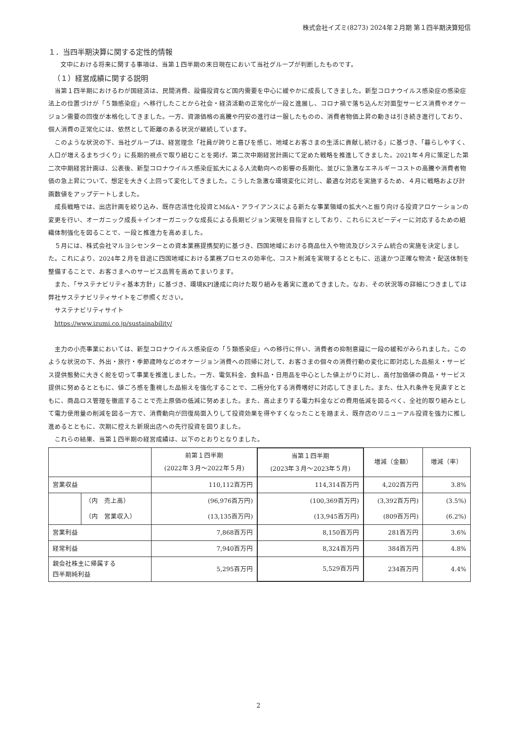株式会社イズミ(8273) 2024年２月期 第１四半期決算短信
１．当四半期決算に関する定性的情報
文中における将来に関する事項は、当第１四半期の末日現在において当社グループが判断したものです。
（１）経営成績に関する説明
当第１四半期におけるわが国経済は、民間消費、設備投資など国内需要を中心に緩やかに成長してきました。新型コロナウイルス感染症の感染症法上の位置づけが「５類感染症」へ移行したことから社会・経済活動の正常化が一段と進展し、コロナ禍で落ち込んだ対面型サービス消費やオケージョン需要の回復が本格化してきました。一方、資源価格の高騰や円安の進行は一服したものの、消費者物価上昇の動きは引き続き進行しており、個人消費の正常化には、依然として距離のある状況が継続しています。
このような状況の下、当社グループは、経営理念「社員が誇りと喜びを感じ、地域とお客さまの生活に貢献し続ける」に基づき、「暮らしやすく、人口が増えるまちづくり」に長期的視点で取り組むことを掲げ、第二次中期経営計画にて定めた戦略を推進してきました。2021年４月に策定した第二次中期経営計画は、公表後、新型コロナウイルス感染症拡大による人流動向への影響の長期化、並びに急激なエネルギーコストの高騰や消費者物価の急上昇について、想定を大きく上回って変化してきました。こうした急激な環境変化に対し、最適な対応を実施するため、４月に戦略および計画数値をアップデートしました。
成長戦略では、出店計画を絞り込み、既存店活性化投資とM&A・アライアンスによる新たな事業領域の拡大へと振り向ける投資アロケーションの変更を行い、オーガニック成長＋インオーガニックな成長による長期ビジョン実現を目指すとしており、これらにスピーディーに対応するための組織体制強化を図ることで、一段と推進力を高めました。
５月には、株式会社マルヨシセンターとの資本業務提携契約に基づき、四国地域における商品仕入や物流及びシステム統合の実施を決定しました。これにより、2024年２月を目途に四国地域における業務プロセスの効率化、コスト削減を実現するとともに、迅速かつ正確な物流・配送体制を整備することで、お客さまへのサービス品質を高めてまいります。
また、「サステナビリティ基本方針」に基づき、環境KPI達成に向けた取り組みを着実に進めてきました。なお、その状況等の詳細につきましては弊社サステナビリティサイトをご参照ください。
サステナビリティサイト
https://www.izumi.co.jp/sustainability/
主力の小売事業においては、新型コロナウイルス感染症の「５類感染症」への移行に伴い、消費者の抑制意識に一段の緩和がみられました。このような状況の下、外出・旅行・季節歳時などのオケージョン消費への回帰に対して、お客さまの個々の消費行動の変化に即対応した品揃え・サービス提供態勢に大きく舵を切って事業を推進しました。一方、電気料金、食料品・日用品を中心とした値上がりに対し、高付加価値の商品・サービス提供に努めるとともに、値ごろ感を重視した品揃えを強化することで、二極分化する消費嗜好に対応してきました。また、仕入れ条件を見直すとともに、商品ロス管理を徹底することで売上原価の低減に努めました。また、高止まりする電力料金などの費用低減を図るべく、全社的取り組みとして電力使用量の削減を図る一方で、消費動向が回復局面入りして投資効果を得やすくなったことを踏まえ、既存店のリニューアル投資を強力に推し進めるとともに、次期に控えた新規出店への先行投資を図りました。
これらの結果、当第１四半期の経営成績は、以下のとおりとなりました。
| | | 前第１四半期 (2022年３月～2022年５月) | 当第１四半期 (2023年３月～2023年５月) | 増減（金額） | 増減（率） |
| --- | --- | --- | --- | --- | --- |
| 営業収益 | | 110,112百万円 | 114,314百万円 | 4,202百万円 | 3.8% |
| | （内 売上高） | (96,976百万円) | (100,369百万円) | (3,392百万円) | (3.5%) |
| | （内 営業収入） | (13,135百万円) | (13,945百万円) | (809百万円) | (6.2%) |
| 営業利益 | | 7,868百万円 | 8,150百万円 | 281百万円 | 3.6% |
| 経常利益 | | 7,940百万円 | 8,324百万円 | 384百万円 | 4.8% |
| 親会社株主に帰属する 四半期純利益 | | 5,295百万円 | 5,529百万円 | 234百万円 | 4.4% |
2